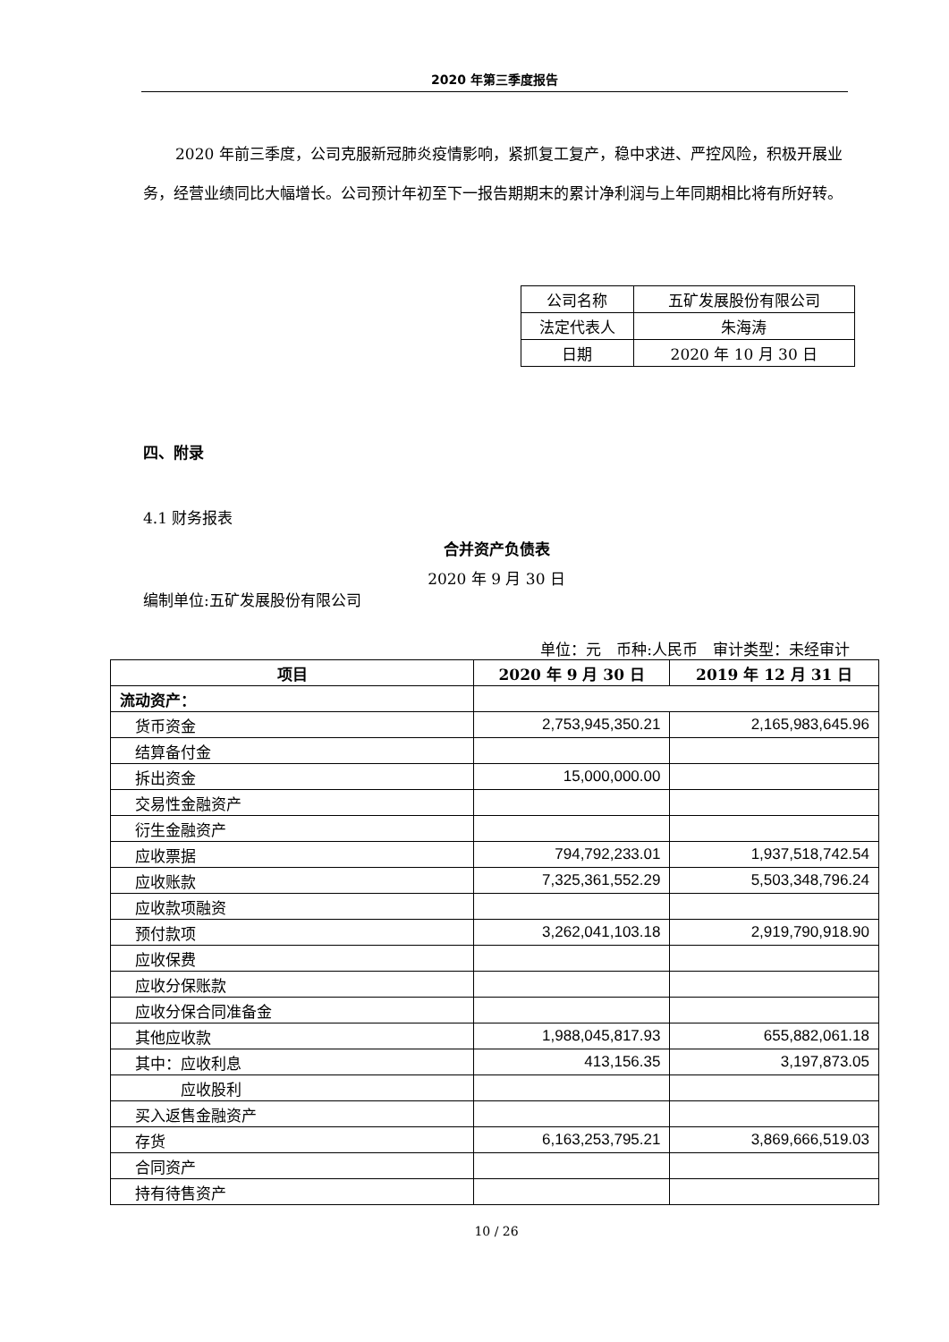2020 年第三季度报告
2020 年前三季度，公司克服新冠肺炎疫情影响，紧抓复工复产，稳中求进、严控风险，积极开展业务，经营业绩同比大幅增长。公司预计年初至下一报告期期末的累计净利润与上年同期相比将有所好转。
| 公司名称 | 五矿发展股份有限公司 |
| 法定代表人 | 朱海涛 |
| 日期 | 2020 年 10 月 30 日 |
四、附录
4.1 财务报表
合并资产负债表
2020 年 9 月 30 日
编制单位:五矿发展股份有限公司
单位：元　币种:人民币　审计类型：未经审计
| 项目 | 2020 年 9 月 30 日 | 2019 年 12 月 31 日 |
| --- | --- | --- |
| 流动资产： | | |
| 货币资金 | 2,753,945,350.21 | 2,165,983,645.96 |
| 结算备付金 | | |
| 拆出资金 | 15,000,000.00 | |
| 交易性金融资产 | | |
| 衍生金融资产 | | |
| 应收票据 | 794,792,233.01 | 1,937,518,742.54 |
| 应收账款 | 7,325,361,552.29 | 5,503,348,796.24 |
| 应收款项融资 | | |
| 预付款项 | 3,262,041,103.18 | 2,919,790,918.90 |
| 应收保费 | | |
| 应收分保账款 | | |
| 应收分保合同准备金 | | |
| 其他应收款 | 1,988,045,817.93 | 655,882,061.18 |
| 其中：应收利息 | 413,156.35 | 3,197,873.05 |
| 应收股利 | | |
| 买入返售金融资产 | | |
| 存货 | 6,163,253,795.21 | 3,869,666,519.03 |
| 合同资产 | | |
| 持有待售资产 | | |
10 / 26